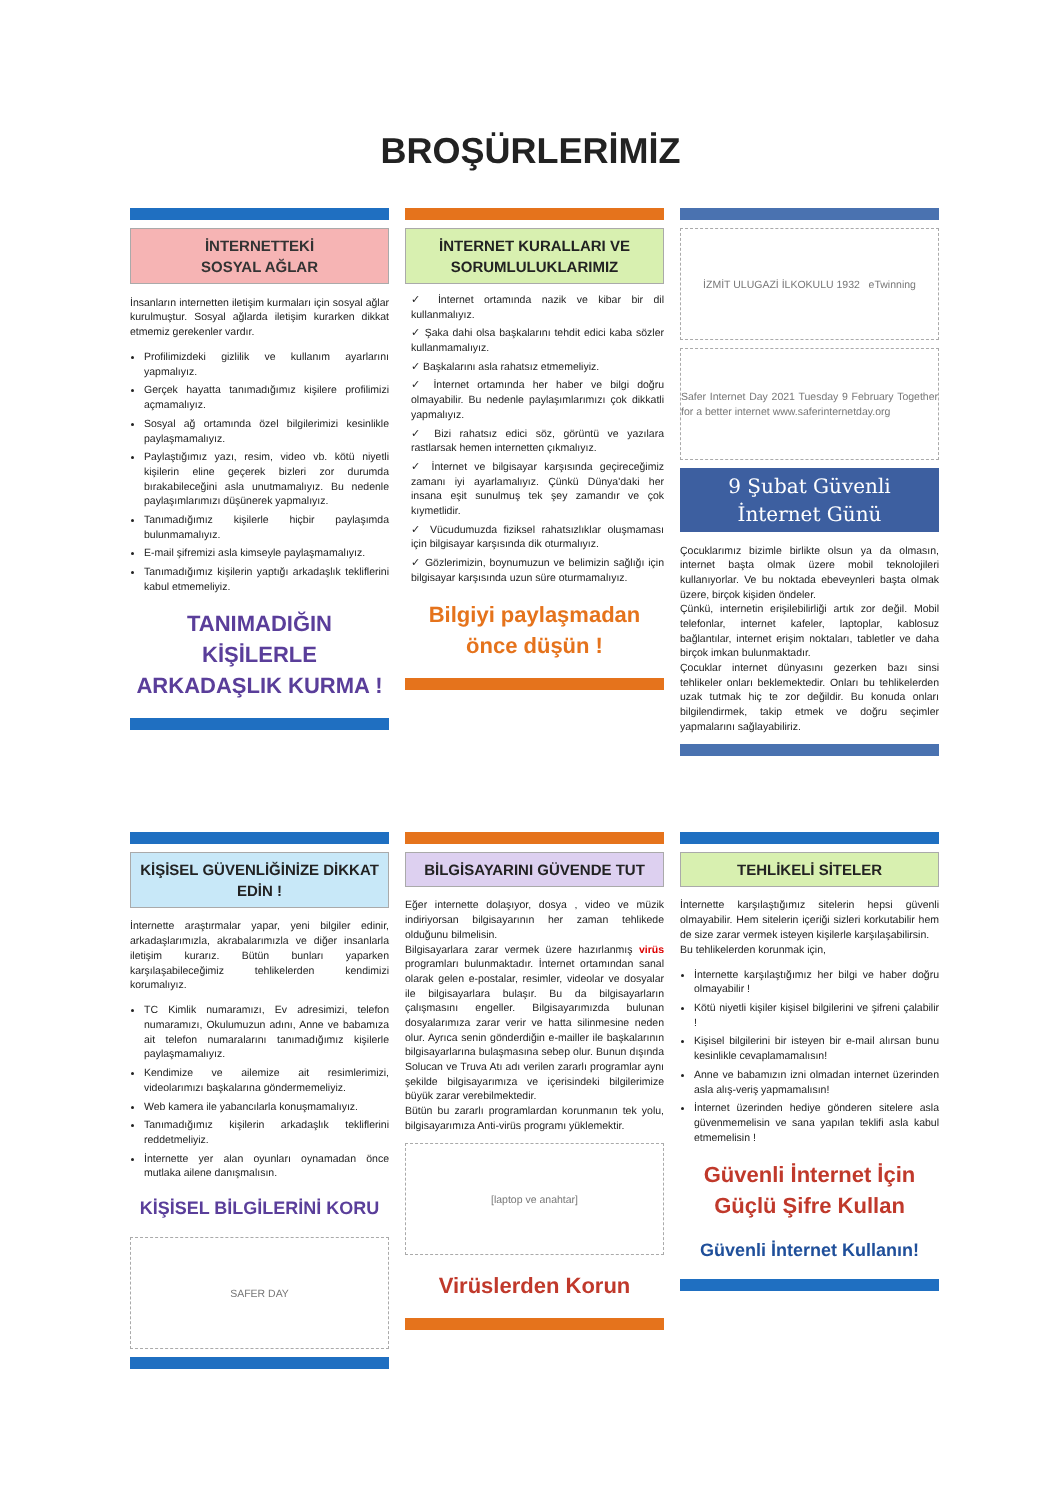BROŞÜRLERİMİZ
İNTERNETTEKİ
SOSYAL AĞLAR
İnsanların internetten iletişim kurmaları için sosyal ağlar kurulmuştur. Sosyal ağlarda iletişim kurarken dikkat etmemiz gerekenler vardır.
Profilimizdeki gizlilik ve kullanım ayarlarını yapmalıyız.
Gerçek hayatta tanımadığımız kişilere profilimizi açmamalıyız.
Sosyal ağ ortamında özel bilgilerimizi kesinlikle paylaşmamalıyız.
Paylaştığımız yazı, resim, video vb. kötü niyetli kişilerin eline geçerek bizleri zor durumda bırakabileceğini asla unutmamalıyız. Bu nedenle paylaşımlarımızı düşünerek yapmalıyız.
Tanımadığımız kişilerle hiçbir paylaşımda bulunmamalıyız.
E-mail şifremizi asla kimseyle paylaşmamalıyız.
Tanımadığımız kişilerin yaptığı arkadaşlık tekliflerini kabul etmemeliyiz.
TANIMADIĞIN KİŞİLERLE ARKADAŞLIK KURMA !
İNTERNET KURALLARI VE SORUMLULUKLARIMIZ
✓ İnternet ortamında nazik ve kibar bir dil kullanmalıyız.
✓ Şaka dahi olsa başkalarını tehdit edici kaba sözler kullanmamalıyız.
✓ Başkalarını asla rahatsız etmemeliyiz.
✓ İnternet ortamında her haber ve bilgi doğru olmayabilir. Bu nedenle paylaşımlarımızı çok dikkatli yapmalıyız.
✓ Bizi rahatsız edici söz, görüntü ve yazılara rastlarsak hemen internetten çıkmalıyız.
✓ İnternet ve bilgisayar karşısında geçireceğimiz zamanı iyi ayarlamalıyız. Çünkü Dünya'daki her insana eşit sunulmuş tek şey zamandır ve çok kıymetlidir.
✓ Vücudumuzda fiziksel rahatsızlıklar oluşmaması için bilgisayar karşısında dik oturmalıyız.
✓ Gözlerimizin, boynumuzun ve belimizin sağlığı için bilgisayar karşısında uzun süre oturmamalıyız.
Bilgiyi paylaşmadan önce düşün !
İZMİT ULUGAZİ İLKOKULU 1932 eTwinning
Safer Internet Day 2021 Tuesday 9 February Together for a better internet www.saferinternetday.org
9 Şubat Güvenli İnternet Günü
Çocuklarımız bizimle birlikte olsun ya da olmasın, internet başta olmak üzere mobil teknolojileri kullanıyorlar. Ve bu noktada ebeveynleri başta olmak üzere, birçok kişiden öndeler.
Çünkü, internetin erişilebilirliği artık zor değil. Mobil telefonlar, internet kafeler, laptoplar, kablosuz bağlantılar, internet erişim noktaları, tabletler ve daha birçok imkan bulunmaktadır.
Çocuklar internet dünyasını gezerken bazı sinsi tehlikeler onları beklemektedir. Onları bu tehlikelerden uzak tutmak hiç te zor değildir. Bu konuda onları bilgilendirmek, takip etmek ve doğru seçimler yapmalarını sağlayabiliriz.
KİŞİSEL GÜVENLİĞİNİZE DİKKAT EDİN !
İnternette araştırmalar yapar, yeni bilgiler edinir, arkadaşlarımızla, akrabalarımızla ve diğer insanlarla iletişim kurarız. Bütün bunları yaparken karşılaşabileceğimiz tehlikelerden kendimizi korumalıyız.
TC Kimlik numaramızı, Ev adresimizi, telefon numaramızı, Okulumuzun adını, Anne ve babamıza ait telefon numaralarını tanımadığımız kişilerle paylaşmamalıyız.
Kendimize ve ailemize ait resimlerimizi, videolarımızı başkalarına göndermemeliyiz.
Web kamera ile yabancılarla konuşmamalıyız.
Tanımadığımız kişilerin arkadaşlık tekliflerini reddetmeliyiz.
İnternette yer alan oyunları oynamadan önce mutlaka ailene danışmalısın.
KİŞİSEL BİLGİLERİNİ KORU
SAFER DAY
BİLGİSAYARINI GÜVENDE TUT
Eğer internette dolaşıyor, dosya , video ve müzik indiriyorsan bilgisayarının her zaman tehlikede olduğunu bilmelisin.
Bilgisayarlara zarar vermek üzere hazırlanmış virüs programları bulunmaktadır. İnternet ortamından sanal olarak gelen e-postalar, resimler, videolar ve dosyalar ile bilgisayarlara bulaşır. Bu da bilgisayarların çalışmasını engeller. Bilgisayarımızda bulunan dosyalarımıza zarar verir ve hatta silinmesine neden olur. Ayrıca senin gönderdiğin e-mailler ile başkalarının bilgisayarlarına bulaşmasına sebep olur. Bunun dışında Solucan ve Truva Atı adı verilen zararlı programlar aynı şekilde bilgisayarımıza ve içerisindeki bilgilerimize büyük zarar verebilmektedir.
Bütün bu zararlı programlardan korunmanın tek yolu, bilgisayarımıza Anti-virüs programı yüklemektir.
[laptop ve anahtar]
Virüslerden Korun
TEHLİKELİ SİTELER
İnternette karşılaştığımız sitelerin hepsi güvenli olmayabilir. Hem sitelerin içeriği sizleri korkutabilir hem de size zarar vermek isteyen kişilerle karşılaşabilirsin.
Bu tehlikelerden korunmak için,
İnternette karşılaştığımız her bilgi ve haber doğru olmayabilir !
Kötü niyetli kişiler kişisel bilgilerini ve şifreni çalabilir !
Kişisel bilgilerini bir isteyen bir e-mail alırsan bunu kesinlikle cevaplamamalısın!
Anne ve babamızın izni olmadan internet üzerinden asla alış-veriş yapmamalısın!
İnternet üzerinden hediye gönderen sitelere asla güvenmemelisin ve sana yapılan teklifi asla kabul etmemelisin !
Güvenli İnternet İçin Güçlü Şifre Kullan
Güvenli İnternet Kullanın!